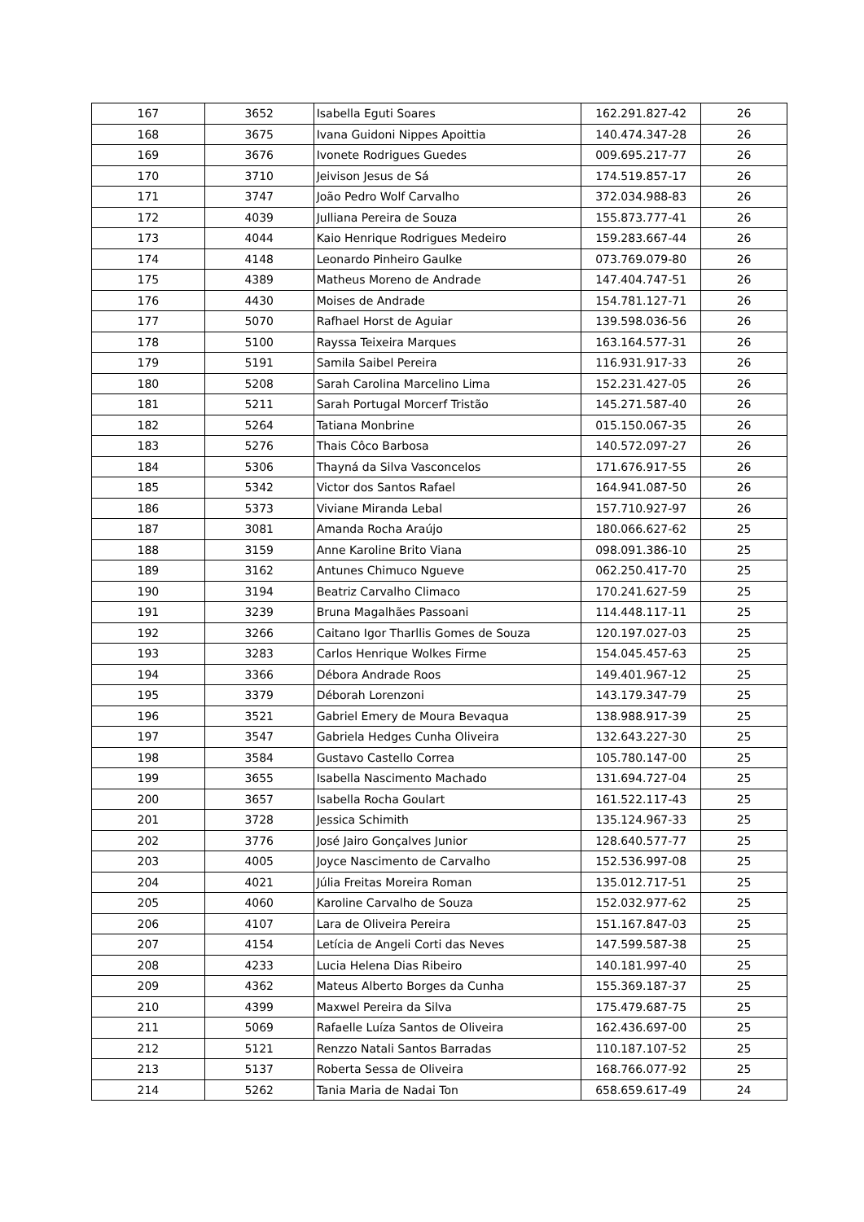| 167 | 3652 | Isabella Eguti Soares | 162.291.827-42 | 26 |
| 168 | 3675 | Ivana Guidoni Nippes Apoittia | 140.474.347-28 | 26 |
| 169 | 3676 | Ivonete Rodrigues Guedes | 009.695.217-77 | 26 |
| 170 | 3710 | Jeivison Jesus de Sá | 174.519.857-17 | 26 |
| 171 | 3747 | João Pedro Wolf Carvalho | 372.034.988-83 | 26 |
| 172 | 4039 | Julliana Pereira de Souza | 155.873.777-41 | 26 |
| 173 | 4044 | Kaio Henrique Rodrigues Medeiro | 159.283.667-44 | 26 |
| 174 | 4148 | Leonardo Pinheiro Gaulke | 073.769.079-80 | 26 |
| 175 | 4389 | Matheus Moreno de Andrade | 147.404.747-51 | 26 |
| 176 | 4430 | Moises de Andrade | 154.781.127-71 | 26 |
| 177 | 5070 | Rafhael Horst de Aguiar | 139.598.036-56 | 26 |
| 178 | 5100 | Rayssa Teixeira Marques | 163.164.577-31 | 26 |
| 179 | 5191 | Samila Saibel Pereira | 116.931.917-33 | 26 |
| 180 | 5208 | Sarah Carolina Marcelino Lima | 152.231.427-05 | 26 |
| 181 | 5211 | Sarah Portugal Morcerf Tristão | 145.271.587-40 | 26 |
| 182 | 5264 | Tatiana Monbrine | 015.150.067-35 | 26 |
| 183 | 5276 | Thais Côco Barbosa | 140.572.097-27 | 26 |
| 184 | 5306 | Thayná da Silva Vasconcelos | 171.676.917-55 | 26 |
| 185 | 5342 | Victor dos Santos Rafael | 164.941.087-50 | 26 |
| 186 | 5373 | Viviane Miranda Lebal | 157.710.927-97 | 26 |
| 187 | 3081 | Amanda Rocha Araújo | 180.066.627-62 | 25 |
| 188 | 3159 | Anne Karoline Brito Viana | 098.091.386-10 | 25 |
| 189 | 3162 | Antunes Chimuco Ngueve | 062.250.417-70 | 25 |
| 190 | 3194 | Beatriz Carvalho Climaco | 170.241.627-59 | 25 |
| 191 | 3239 | Bruna Magalhães Passoani | 114.448.117-11 | 25 |
| 192 | 3266 | Caitano Igor Tharllis Gomes de Souza | 120.197.027-03 | 25 |
| 193 | 3283 | Carlos Henrique Wolkes Firme | 154.045.457-63 | 25 |
| 194 | 3366 | Débora Andrade Roos | 149.401.967-12 | 25 |
| 195 | 3379 | Déborah Lorenzoni | 143.179.347-79 | 25 |
| 196 | 3521 | Gabriel Emery de Moura Bevaqua | 138.988.917-39 | 25 |
| 197 | 3547 | Gabriela Hedges Cunha Oliveira | 132.643.227-30 | 25 |
| 198 | 3584 | Gustavo Castello Correa | 105.780.147-00 | 25 |
| 199 | 3655 | Isabella Nascimento Machado | 131.694.727-04 | 25 |
| 200 | 3657 | Isabella Rocha Goulart | 161.522.117-43 | 25 |
| 201 | 3728 | Jessica Schimith | 135.124.967-33 | 25 |
| 202 | 3776 | José Jairo Gonçalves Junior | 128.640.577-77 | 25 |
| 203 | 4005 | Joyce Nascimento de Carvalho | 152.536.997-08 | 25 |
| 204 | 4021 | Júlia Freitas Moreira Roman | 135.012.717-51 | 25 |
| 205 | 4060 | Karoline Carvalho de Souza | 152.032.977-62 | 25 |
| 206 | 4107 | Lara de Oliveira Pereira | 151.167.847-03 | 25 |
| 207 | 4154 | Letícia de Angeli Corti das Neves | 147.599.587-38 | 25 |
| 208 | 4233 | Lucia Helena Dias Ribeiro | 140.181.997-40 | 25 |
| 209 | 4362 | Mateus Alberto Borges da Cunha | 155.369.187-37 | 25 |
| 210 | 4399 | Maxwel Pereira da Silva | 175.479.687-75 | 25 |
| 211 | 5069 | Rafaelle Luíza Santos de Oliveira | 162.436.697-00 | 25 |
| 212 | 5121 | Renzzo Natali Santos Barradas | 110.187.107-52 | 25 |
| 213 | 5137 | Roberta Sessa de Oliveira | 168.766.077-92 | 25 |
| 214 | 5262 | Tania Maria de Nadai Ton | 658.659.617-49 | 24 |